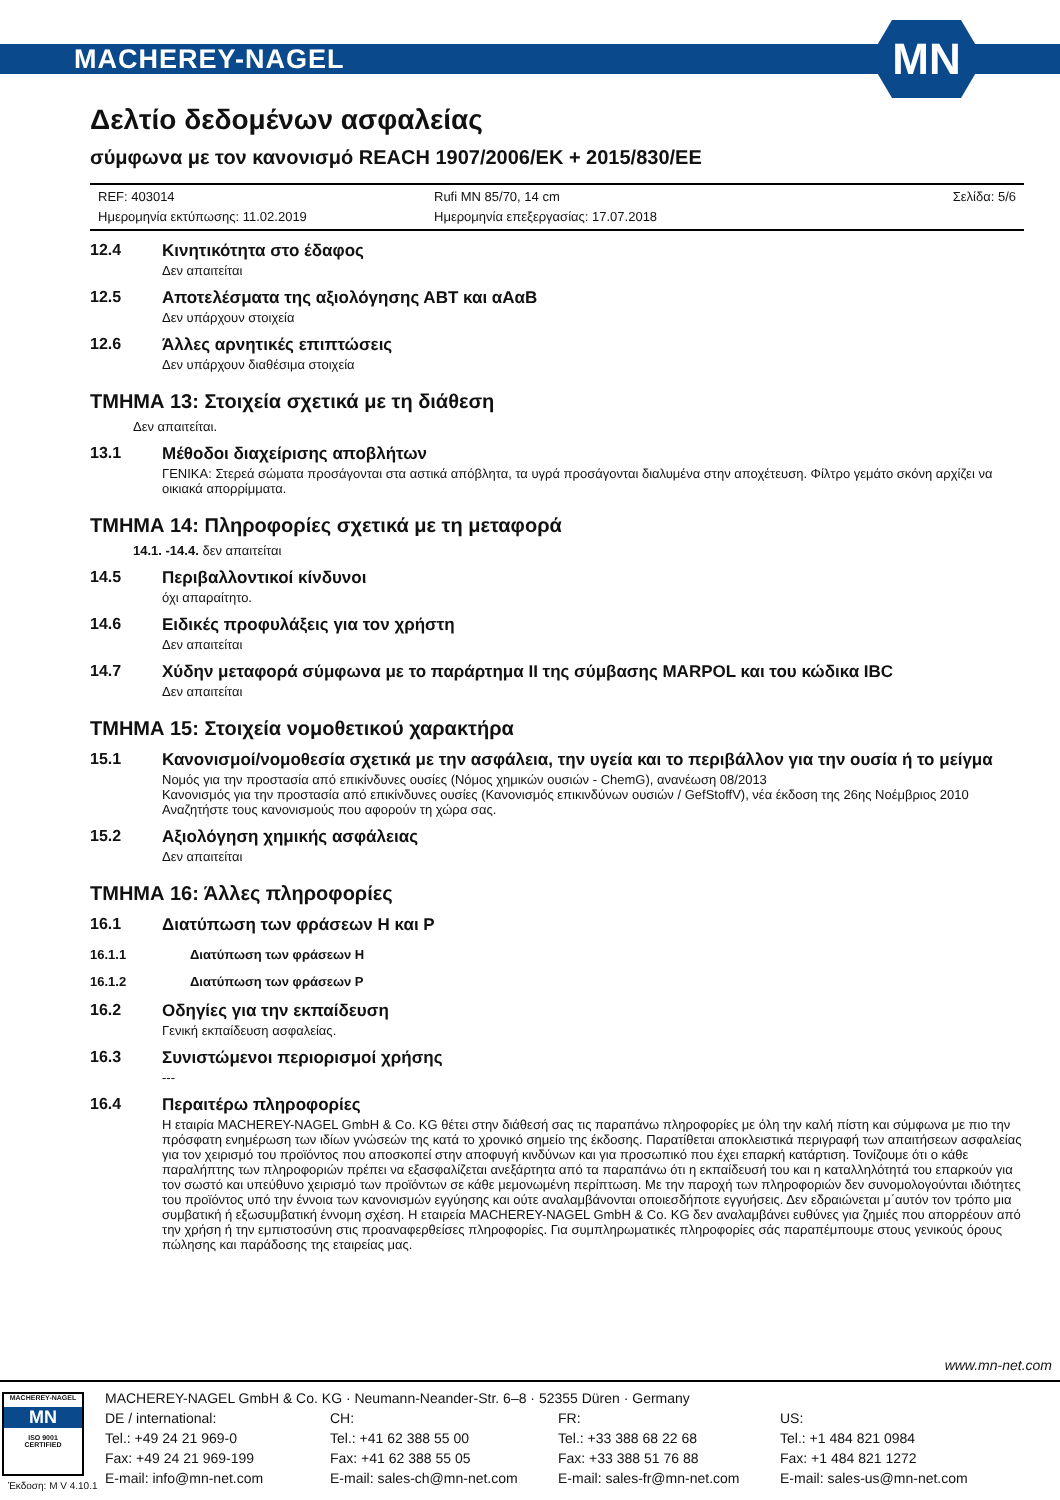MACHEREY-NAGEL
MN
Δελτίο δεδομένων ασφαλείας
σύμφωνα με τον κανονισμό REACH 1907/2006/EK + 2015/830/EE
REF: 403014 Rufi MN 85/70, 14 cm Σελίδα: 5/6 Ημερομηνία εκτύπωσης: 11.02.2019 Ημερομηνία επεξεργασίας: 17.07.2018
12.4 Κινητικότητα στο έδαφος
Δεν απαιτείται
12.5 Αποτελέσματα της αξιολόγησης ΑΒΤ και αΑαΒ
Δεν υπάρχουν στοιχεία
12.6 Άλλες αρνητικές επιπτώσεις
Δεν υπάρχουν διαθέσιμα στοιχεία
ΤΜΗΜΑ 13: Στοιχεία σχετικά με τη διάθεση
Δεν απαιτείται.
13.1 Μέθοδοι διαχείρισης αποβλήτων
ΓΕΝΙΚΑ: Στερεά σώματα προσάγονται στα αστικά απόβλητα, τα υγρά προσάγονται διαλυμένα στην αποχέτευση. Φίλτρο γεμάτο σκόνη αρχίζει να οικιακά απορρίμματα.
ΤΜΗΜΑ 14: Πληροφορίες σχετικά με τη μεταφορά
14.1. -14.4. δεν απαιτείται
14.5 Περιβαλλοντικοί κίνδυνοι
όχι απαραίτητο.
14.6 Ειδικές προφυλάξεις για τον χρήστη
Δεν απαιτείται
14.7 Χύδην μεταφορά σύμφωνα με το παράρτημα II της σύμβασης MARPOL και του κώδικα IBC
Δεν απαιτείται
ΤΜΗΜΑ 15: Στοιχεία νομοθετικού χαρακτήρα
15.1 Κανονισμοί/νομοθεσία σχετικά με την ασφάλεια, την υγεία και το περιβάλλον για την ουσία ή το μείγμα
Νομός για την προστασία από επικίνδυνες ουσίες (Νόμος χημικών ουσιών - ChemG), ανανέωση 08/2013
Κανονισμός για την προστασία από επικίνδυνες ουσίες (Κανονισμός επικινδύνων ουσιών / GefStoffV), νέα έκδοση της 26ης Νοέμβριος 2010
Αναζητήστε τους κανονισμούς που αφορούν τη χώρα σας.
15.2 Αξιολόγηση χημικής ασφάλειας
Δεν απαιτείται
ΤΜΗΜΑ 16: Άλλες πληροφορίες
16.1 Διατύπωση των φράσεων H και P
16.1.1 Διατύπωση των φράσεων H
16.1.2 Διατύπωση των φράσεων P
16.2 Οδηγίες για την εκπαίδευση
Γενική εκπαίδευση ασφαλείας.
16.3 Συνιστώμενοι περιορισμοί χρήσης
---
16.4 Περαιτέρω πληροφορίες
Η εταιρία MACHEREY-NAGEL GmbH & Co. KG θέτει στην διάθεσή σας τις παραπάνω πληροφορίες με όλη την καλή πίστη και σύμφωνα με πιο την πρόσφατη ενημέρωση των ιδίων γνώσεών της κατά το χρονικό σημείο της έκδοσης. Παρατίθεται αποκλειστικά περιγραφή των απαιτήσεων ασφαλείας για τον χειρισμό του προϊόντος που αποσκοπεί στην αποφυγή κινδύνων και για προσωπικό που έχει επαρκή κατάρτιση. Τονίζουμε ότι ο κάθε παραλήπτης των πληροφοριών πρέπει να εξασφαλίζεται ανεξάρτητα από τα παραπάνω ότι η εκπαίδευσή του και η καταλληλότητά του επαρκούν για τον σωστό και υπεύθυνο χειρισμό των προϊόντων σε κάθε μεμονωμένη περίπτωση. Με την παροχή των πληροφοριών δεν συνομολογούνται ιδιότητες του προϊόντος υπό την έννοια των κανονισμών εγγύησης και ούτε αναλαμβάνονται οποιεσδήποτε εγγυήσεις. Δεν εδραιώνεται μ΄αυτόν τον τρόπο μια συμβατική ή εξωσυμβατική έννομη σχέση. Η εταιρεία MACHEREY-NAGEL GmbH & Co. KG δεν αναλαμβάνει ευθύνες για ζημιές που απορρέουν από την χρήση ή την εμπιστοσύνη στις προαναφερθείσες πληροφορίες. Για συμπληρωματικές πληροφορίες σάς παραπέμπουμε στους γενικούς όρους πώλησης και παράδοσης της εταιρείας μας.
www.mn-net.com
MACHEREY-NAGEL
MN
ISO 9001
CERTIFIED
MACHEREY-NAGEL GmbH & Co. KG · Neumann-Neander-Str. 6–8 · 52355 Düren · Germany
DE / international:
Tel.: +49 24 21 969-0
Fax: +49 24 21 969-199
E-mail: info@mn-net.com
CH:
Tel.: +41 62 388 55 00
Fax: +41 62 388 55 05
E-mail: sales-ch@mn-net.com
FR:
Tel.: +33 388 68 22 68
Fax: +33 388 51 76 88
E-mail: sales-fr@mn-net.com
US:
Tel.: +1 484 821 0984
Fax: +1 484 821 1272
E-mail: sales-us@mn-net.com
Έκδοση: M V 4.10.1